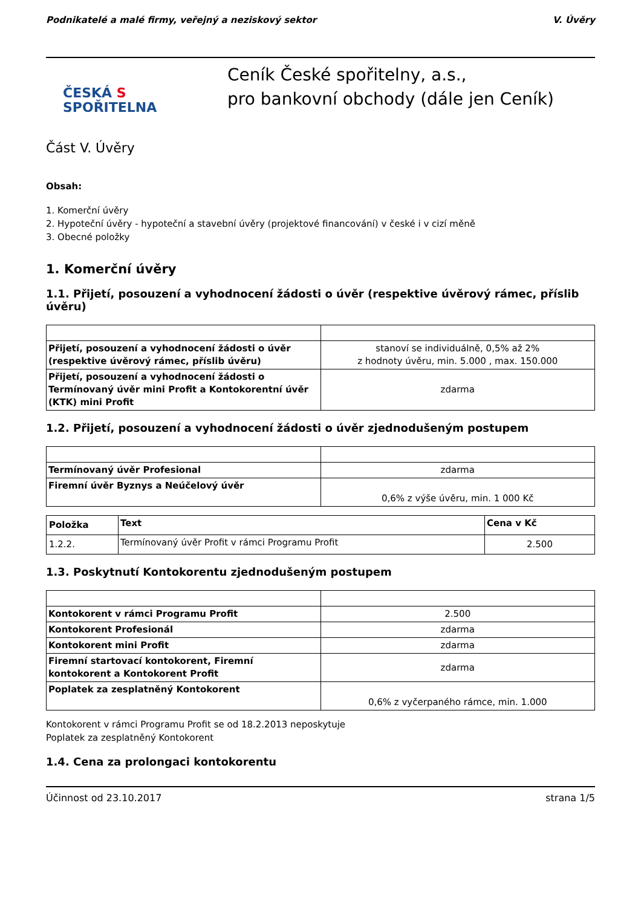Podnikatelé a malé firmy, veřejný a neziskový sektor V. Úvěry
ČESKÁ S
SPOŘITELNA
Ceník České spořitelny, a.s.,
pro bankovní obchody (dále jen Ceník)
Část V. Úvěry
Obsah:
1. Komerční úvěry
2. Hypoteční úvěry - hypoteční a stavební úvěry (projektové financování) v české i v cizí měně
3. Obecné položky
1. Komerční úvěry
1.1. Přijetí, posouzení a vyhodnocení žádosti o úvěr (respektive úvěrový rámec, příslib úvěru)
| Přijetí, posouzení a vyhodnocení žádosti o úvěr (respektive úvěrový rámec, příslib úvěru) | stanoví se individuálně, 0,5% až 2% z hodnoty úvěru, min. 5.000 , max. 150.000 |
| Přijetí, posouzení a vyhodnocení žádosti o Termínovaný úvěr mini Profit a Kontokorentní úvěr (KTK) mini Profit | zdarma |
1.2. Přijetí, posouzení a vyhodnocení žádosti o úvěr zjednodušeným postupem
| Termínovaný úvěr Profesional | zdarma |
| Firemní úvěr Byznys a Neúčelový úvěr | 0,6% z výše úvěru, min. 1 000 Kč |
| Položka | Text | Cena v Kč |
| --- | --- | --- |
| 1.2.2. | Termínovaný úvěr Profit v rámci Programu Profit | 2.500 |
1.3. Poskytnutí Kontokorentu zjednodušeným postupem
| Kontokorent v rámci Programu Profit | 2.500 |
| Kontokorent Profesionál | zdarma |
| Kontokorent mini Profit | zdarma |
| Firemní startovací kontokorent, Firemní kontokorent a Kontokorent Profit | zdarma |
| Poplatek za zesplatněný Kontokorent | 0,6% z vyčerpaného rámce, min. 1.000 |
Kontokorent v rámci Programu Profit se od 18.2.2013 neposkytuje
Poplatek za zesplatněný Kontokorent
1.4. Cena za prolongaci kontokorentu
Účinnost od 23.10.2017 strana 1/5